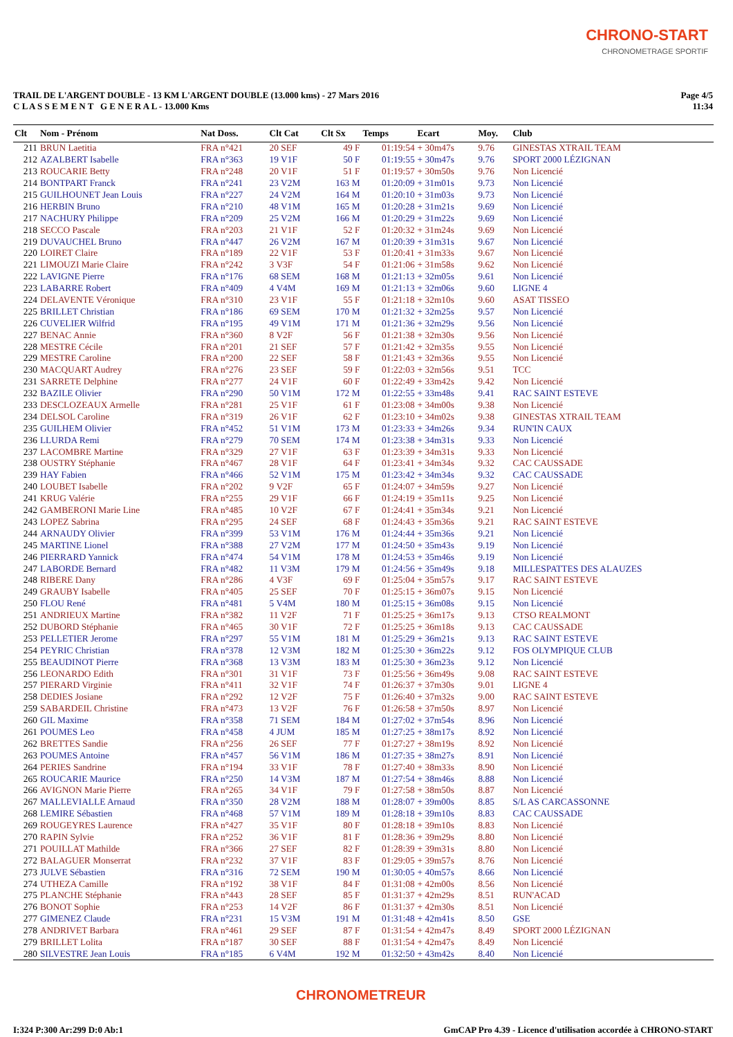CHRONO-START
CHRONOMETRAGE SPORTIF
Page 4/5
11:34
TRAIL DE L'ARGENT DOUBLE - 13 KM L'ARGENT DOUBLE (13.000 kms) - 27 Mars 2016
C L A S S E M E N T G E N E R A L - 13.000 Kms
| Clt | Nom - Prénom | Nat Doss. | Clt Cat | Clt Sx | Temps | Ecart | Moy. | Club |
| --- | --- | --- | --- | --- | --- | --- | --- | --- |
| 211 | BRUN Laetitia | FRA n°421 | 20 SEF | 49 F | 01:19:54 | + 30m47s | 9.76 | GINESTAS XTRAIL TEAM |
| 212 | AZALBERT Isabelle | FRA n°363 | 19 V1F | 50 F | 01:19:55 | + 30m47s | 9.76 | SPORT 2000 LÉZIGNAN |
| 213 | ROUCARIE Betty | FRA n°248 | 20 V1F | 51 F | 01:19:57 | + 30m50s | 9.76 | Non Licencié |
| 214 | BONTPART Franck | FRA n°241 | 23 V2M | 163 M | 01:20:09 | + 31m01s | 9.73 | Non Licencié |
| 215 | GUILHOUNET Jean Louis | FRA n°227 | 24 V2M | 164 M | 01:20:10 | + 31m03s | 9.73 | Non Licencié |
| 216 | HERBIN Bruno | FRA n°210 | 48 V1M | 165 M | 01:20:28 | + 31m21s | 9.69 | Non Licencié |
| 217 | NACHURY Philippe | FRA n°209 | 25 V2M | 166 M | 01:20:29 | + 31m22s | 9.69 | Non Licencié |
| 218 | SECCO Pascale | FRA n°203 | 21 V1F | 52 F | 01:20:32 | + 31m24s | 9.69 | Non Licencié |
| 219 | DUVAUCHEL Bruno | FRA n°447 | 26 V2M | 167 M | 01:20:39 | + 31m31s | 9.67 | Non Licencié |
| 220 | LOIRET Claire | FRA n°189 | 22 V1F | 53 F | 01:20:41 | + 31m33s | 9.67 | Non Licencié |
| 221 | LIMOUZI Marie Claire | FRA n°242 | 3 V3F | 54 F | 01:21:06 | + 31m58s | 9.62 | Non Licencié |
| 222 | LAVIGNE Pierre | FRA n°176 | 68 SEM | 168 M | 01:21:13 | + 32m05s | 9.61 | Non Licencié |
| 223 | LABARRE Robert | FRA n°409 | 4 V4M | 169 M | 01:21:13 | + 32m06s | 9.60 | LIGNE 4 |
| 224 | DELAVENTE Véronique | FRA n°310 | 23 V1F | 55 F | 01:21:18 | + 32m10s | 9.60 | ASAT TISSEO |
| 225 | BRILLET Christian | FRA n°186 | 69 SEM | 170 M | 01:21:32 | + 32m25s | 9.57 | Non Licencié |
| 226 | CUVELIER Wilfrid | FRA n°195 | 49 V1M | 171 M | 01:21:36 | + 32m29s | 9.56 | Non Licencié |
| 227 | BENAC Annie | FRA n°360 | 8 V2F | 56 F | 01:21:38 | + 32m30s | 9.56 | Non Licencié |
| 228 | MESTRE Cécile | FRA n°201 | 21 SEF | 57 F | 01:21:42 | + 32m35s | 9.55 | Non Licencié |
| 229 | MESTRE Caroline | FRA n°200 | 22 SEF | 58 F | 01:21:43 | + 32m36s | 9.55 | Non Licencié |
| 230 | MACQUART Audrey | FRA n°276 | 23 SEF | 59 F | 01:22:03 | + 32m56s | 9.51 | TCC |
| 231 | SARRETE Delphine | FRA n°277 | 24 V1F | 60 F | 01:22:49 | + 33m42s | 9.42 | Non Licencié |
| 232 | BAZILE Olivier | FRA n°290 | 50 V1M | 172 M | 01:22:55 | + 33m48s | 9.41 | RAC SAINT ESTEVE |
| 233 | DESCLOZEAUX Armelle | FRA n°281 | 25 V1F | 61 F | 01:23:08 | + 34m00s | 9.38 | Non Licencié |
| 234 | DELSOL Caroline | FRA n°319 | 26 V1F | 62 F | 01:23:10 | + 34m02s | 9.38 | GINESTAS XTRAIL TEAM |
| 235 | GUILHEM Olivier | FRA n°452 | 51 V1M | 173 M | 01:23:33 | + 34m26s | 9.34 | RUN'IN CAUX |
| 236 | LLURDA Remi | FRA n°279 | 70 SEM | 174 M | 01:23:38 | + 34m31s | 9.33 | Non Licencié |
| 237 | LACOMBRE Martine | FRA n°329 | 27 V1F | 63 F | 01:23:39 | + 34m31s | 9.33 | Non Licencié |
| 238 | OUSTRY Stéphanie | FRA n°467 | 28 V1F | 64 F | 01:23:41 | + 34m34s | 9.32 | CAC CAUSSADE |
| 239 | HAY Fabien | FRA n°466 | 52 V1M | 175 M | 01:23:42 | + 34m34s | 9.32 | CAC CAUSSADE |
| 240 | LOUBET Isabelle | FRA n°202 | 9 V2F | 65 F | 01:24:07 | + 34m59s | 9.27 | Non Licencié |
| 241 | KRUG Valérie | FRA n°255 | 29 V1F | 66 F | 01:24:19 | + 35m11s | 9.25 | Non Licencié |
| 242 | GAMBERONI Marie Line | FRA n°485 | 10 V2F | 67 F | 01:24:41 | + 35m34s | 9.21 | Non Licencié |
| 243 | LOPEZ Sabrina | FRA n°295 | 24 SEF | 68 F | 01:24:43 | + 35m36s | 9.21 | RAC SAINT ESTEVE |
| 244 | ARNAUDY Olivier | FRA n°399 | 53 V1M | 176 M | 01:24:44 | + 35m36s | 9.21 | Non Licencié |
| 245 | MARTINE Lionel | FRA n°388 | 27 V2M | 177 M | 01:24:50 | + 35m43s | 9.19 | Non Licencié |
| 246 | PIERRARD Yannick | FRA n°474 | 54 V1M | 178 M | 01:24:53 | + 35m46s | 9.19 | Non Licencié |
| 247 | LABORDE Bernard | FRA n°482 | 11 V3M | 179 M | 01:24:56 | + 35m49s | 9.18 | MILLESPATTES DES ALAUZES |
| 248 | RIBERE Dany | FRA n°286 | 4 V3F | 69 F | 01:25:04 | + 35m57s | 9.17 | RAC SAINT ESTEVE |
| 249 | GRAUBY Isabelle | FRA n°405 | 25 SEF | 70 F | 01:25:15 | + 36m07s | 9.15 | Non Licencié |
| 250 | FLOU René | FRA n°481 | 5 V4M | 180 M | 01:25:15 | + 36m08s | 9.15 | Non Licencié |
| 251 | ANDRIEUX Martine | FRA n°382 | 11 V2F | 71 F | 01:25:25 | + 36m17s | 9.13 | CTSO REALMONT |
| 252 | DUBORD Stéphanie | FRA n°465 | 30 V1F | 72 F | 01:25:25 | + 36m18s | 9.13 | CAC CAUSSADE |
| 253 | PELLETIER Jerome | FRA n°297 | 55 V1M | 181 M | 01:25:29 | + 36m21s | 9.13 | RAC SAINT ESTEVE |
| 254 | PEYRIC Christian | FRA n°378 | 12 V3M | 182 M | 01:25:30 | + 36m22s | 9.12 | FOS OLYMPIQUE CLUB |
| 255 | BEAUDINOT Pierre | FRA n°368 | 13 V3M | 183 M | 01:25:30 | + 36m23s | 9.12 | Non Licencié |
| 256 | LEONARDO Edith | FRA n°301 | 31 V1F | 73 F | 01:25:56 | + 36m49s | 9.08 | RAC SAINT ESTEVE |
| 257 | PIERARD Virginie | FRA n°411 | 32 V1F | 74 F | 01:26:37 | + 37m30s | 9.01 | LIGNE 4 |
| 258 | DEDIES Josiane | FRA n°292 | 12 V2F | 75 F | 01:26:40 | + 37m32s | 9.00 | RAC SAINT ESTEVE |
| 259 | SABARDEIL Christine | FRA n°473 | 13 V2F | 76 F | 01:26:58 | + 37m50s | 8.97 | Non Licencié |
| 260 | GIL Maxime | FRA n°358 | 71 SEM | 184 M | 01:27:02 | + 37m54s | 8.96 | Non Licencié |
| 261 | POUMES Leo | FRA n°458 | 4 JUM | 185 M | 01:27:25 | + 38m17s | 8.92 | Non Licencié |
| 262 | BRETTES Sandie | FRA n°256 | 26 SEF | 77 F | 01:27:27 | + 38m19s | 8.92 | Non Licencié |
| 263 | POUMES Antoine | FRA n°457 | 56 V1M | 186 M | 01:27:35 | + 38m27s | 8.91 | Non Licencié |
| 264 | PERIES Sandrine | FRA n°194 | 33 V1F | 78 F | 01:27:40 | + 38m33s | 8.90 | Non Licencié |
| 265 | ROUCARIE Maurice | FRA n°250 | 14 V3M | 187 M | 01:27:54 | + 38m46s | 8.88 | Non Licencié |
| 266 | AVIGNON Marie Pierre | FRA n°265 | 34 V1F | 79 F | 01:27:58 | + 38m50s | 8.87 | Non Licencié |
| 267 | MALLEVIALLE Arnaud | FRA n°350 | 28 V2M | 188 M | 01:28:07 | + 39m00s | 8.85 | S/L AS CARCASSONNE |
| 268 | LEMIRE Sébastien | FRA n°468 | 57 V1M | 189 M | 01:28:18 | + 39m10s | 8.83 | CAC CAUSSADE |
| 269 | ROUGEYRES Laurence | FRA n°427 | 35 V1F | 80 F | 01:28:18 | + 39m10s | 8.83 | Non Licencié |
| 270 | RAPIN Sylvie | FRA n°252 | 36 V1F | 81 F | 01:28:36 | + 39m29s | 8.80 | Non Licencié |
| 271 | POUILLAT Mathilde | FRA n°366 | 27 SEF | 82 F | 01:28:39 | + 39m31s | 8.80 | Non Licencié |
| 272 | BALAGUER Monserrat | FRA n°232 | 37 V1F | 83 F | 01:29:05 | + 39m57s | 8.76 | Non Licencié |
| 273 | JULVE Sébastien | FRA n°316 | 72 SEM | 190 M | 01:30:05 | + 40m57s | 8.66 | Non Licencié |
| 274 | UTHEZA Camille | FRA n°192 | 38 V1F | 84 F | 01:31:08 | + 42m00s | 8.56 | Non Licencié |
| 275 | PLANCHE Stéphanie | FRA n°443 | 28 SEF | 85 F | 01:31:37 | + 42m29s | 8.51 | RUN'ACAD |
| 276 | BONOT Sophie | FRA n°253 | 14 V2F | 86 F | 01:31:37 | + 42m30s | 8.51 | Non Licencié |
| 277 | GIMENEZ Claude | FRA n°231 | 15 V3M | 191 M | 01:31:48 | + 42m41s | 8.50 | GSE |
| 278 | ANDRIVET Barbara | FRA n°461 | 29 SEF | 87 F | 01:31:54 | + 42m47s | 8.49 | SPORT 2000 LÉZIGNAN |
| 279 | BRILLET Lolita | FRA n°187 | 30 SEF | 88 F | 01:31:54 | + 42m47s | 8.49 | Non Licencié |
| 280 | SILVESTRE Jean Louis | FRA n°185 | 6 V4M | 192 M | 01:32:50 | + 43m42s | 8.40 | Non Licencié |
CHRONOMETREUR
GmCAP Pro 4.39 - Licence d'utilisation accordée à CHRONO-START I:324 P:300 Ar:299 D:0 Ab:1